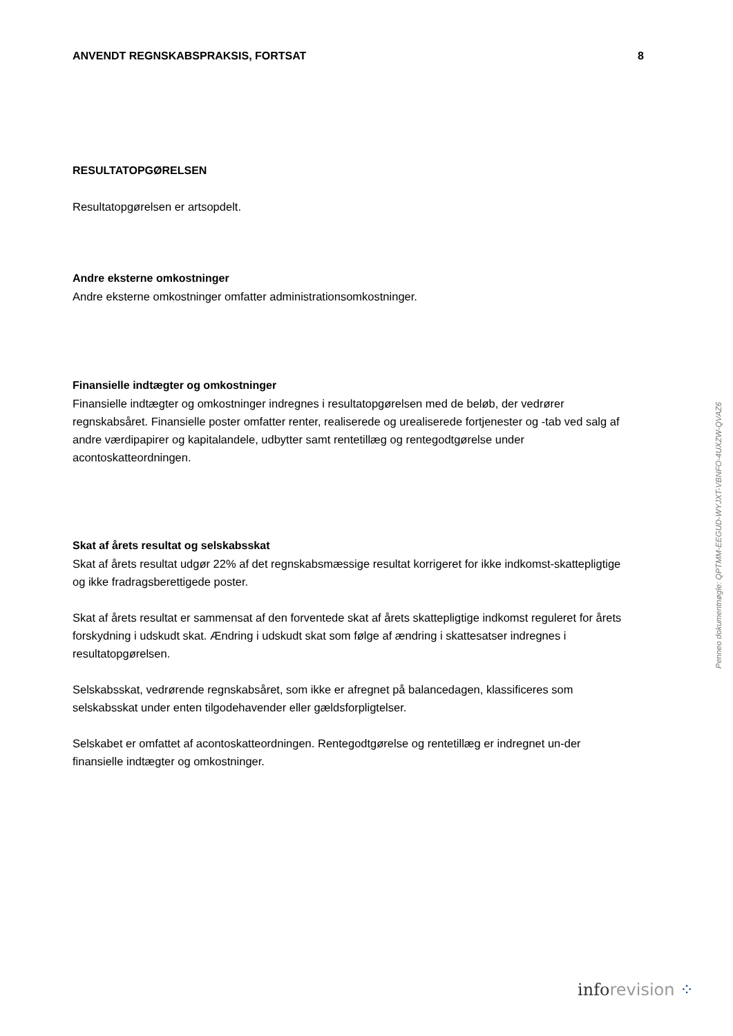ANVENDT REGNSKABSPRAKSIS, FORTSAT 8
RESULTATOPGØRELSEN
Resultatopgørelsen er artsopdelt.
Andre eksterne omkostninger
Andre eksterne omkostninger omfatter administrationsomkostninger.
Finansielle indtægter og omkostninger
Finansielle indtægter og omkostninger indregnes i resultatopgørelsen med de beløb, der vedrører regnskabsåret. Finansielle poster omfatter renter, realiserede og urealiserede fortjenester og -tab ved salg af andre værdipapirer og kapitalandele, udbytter samt rentetillæg og rentegodtgørelse under acontoskatteordningen.
Skat af årets resultat og selskabsskat
Skat af årets resultat udgør 22% af det regnskabsmæssige resultat korrigeret for ikke indkomst-skattepligtige og ikke fradragsberettigede poster.
Skat af årets resultat er sammensat af den forventede skat af årets skattepligtige indkomst reguleret for årets forskydning i udskudt skat. Ændring i udskudt skat som følge af ændring i skattesatser indregnes i resultatopgørelsen.
Selskabsskat, vedrørende regnskabsåret, som ikke er afregnet på balancedagen, klassificeres som selskabsskat under enten tilgodehavender eller gældsforpligtelser.
Selskabet er omfattet af acontoskatteordningen. Rentegodtgørelse og rentetillæg er indregnet un-der finansielle indtægter og omkostninger.
Penneo dokumentnøgle: QPTMM-EEGUD-WYJXT-VBNFO-4UXZW-QVAZ6
info revision ⁘